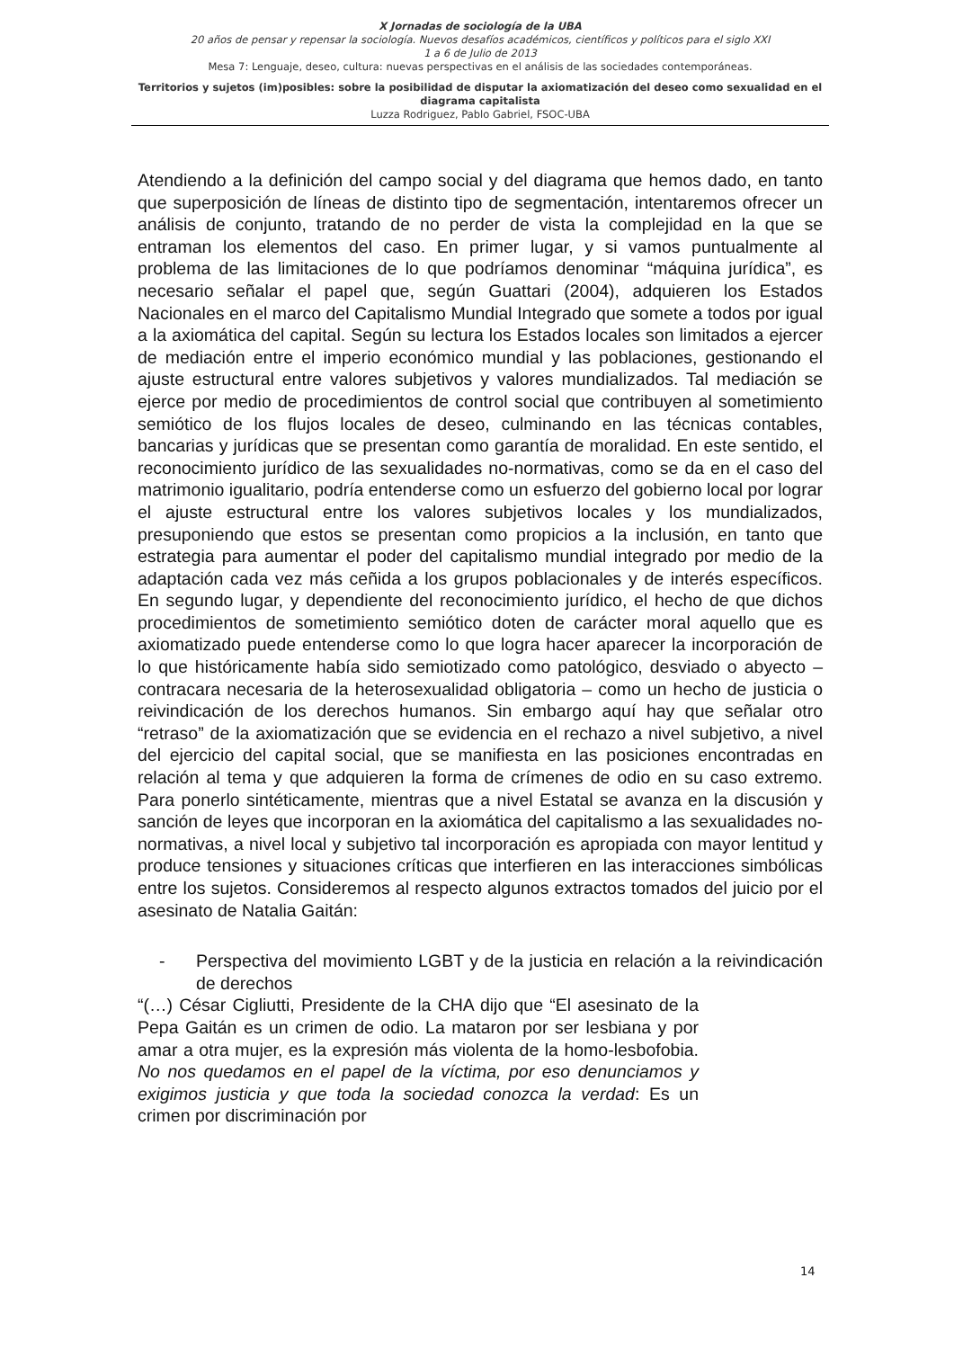X Jornadas de sociología de la UBA
20 años de pensar y repensar la sociología. Nuevos desafíos académicos, científicos y políticos para el siglo XXI
1 a 6 de Julio de 2013
Mesa 7: Lenguaje, deseo, cultura: nuevas perspectivas en el análisis de las sociedades contemporáneas.
Territorios y sujetos (im)posibles: sobre la posibilidad de disputar la axiomatización del deseo como sexualidad en el diagrama capitalista
Luzza Rodriguez, Pablo Gabriel, FSOC-UBA
Atendiendo a la definición del campo social y del diagrama que hemos dado, en tanto que superposición de líneas de distinto tipo de segmentación, intentaremos ofrecer un análisis de conjunto, tratando de no perder de vista la complejidad en la que se entraman los elementos del caso. En primer lugar, y si vamos puntualmente al problema de las limitaciones de lo que podríamos denominar “máquina jurídica”, es necesario señalar el papel que, según Guattari (2004), adquieren los Estados Nacionales en el marco del Capitalismo Mundial Integrado que somete a todos por igual a la axiomática del capital. Según su lectura los Estados locales son limitados a ejercer de mediación entre el imperio económico mundial y las poblaciones, gestionando el ajuste estructural entre valores subjetivos y valores mundializados. Tal mediación se ejerce por medio de procedimientos de control social que contribuyen al sometimiento semiótico de los flujos locales de deseo, culminando en las técnicas contables, bancarias y jurídicas que se presentan como garantía de moralidad. En este sentido, el reconocimiento jurídico de las sexualidades no-normativas, como se da en el caso del matrimonio igualitario, podría entenderse como un esfuerzo del gobierno local por lograr el ajuste estructural entre los valores subjetivos locales y los mundializados, presuponiendo que estos se presentan como propicios a la inclusión, en tanto que estrategia para aumentar el poder del capitalismo mundial integrado por medio de la adaptación cada vez más ceñida a los grupos poblacionales y de interés específicos. En segundo lugar, y dependiente del reconocimiento jurídico, el hecho de que dichos procedimientos de sometimiento semiótico doten de carácter moral aquello que es axiomatizado puede entenderse como lo que logra hacer aparecer la incorporación de lo que históricamente había sido semiotizado como patológico, desviado o abyecto – contracara necesaria de la heterosexualidad obligatoria – como un hecho de justicia o reivindicación de los derechos humanos. Sin embargo aquí hay que señalar otro “retraso” de la axiomatización que se evidencia en el rechazo a nivel subjetivo, a nivel del ejercicio del capital social, que se manifiesta en las posiciones encontradas en relación al tema y que adquieren la forma de crímenes de odio en su caso extremo. Para ponerlo sintéticamente, mientras que a nivel Estatal se avanza en la discusión y sanción de leyes que incorporan en la axiomática del capitalismo a las sexualidades no-normativas, a nivel local y subjetivo tal incorporación es apropiada con mayor lentitud y produce tensiones y situaciones críticas que interfieren en las interacciones simbólicas entre los sujetos. Consideremos al respecto algunos extractos tomados del juicio por el asesinato de Natalia Gaitán:
- Perspectiva del movimiento LGBT y de la justicia en relación a la reivindicación de derechos
“(…) César Cigliutti, Presidente de la CHA dijo que “El asesinato de la Pepa Gaitán es un crimen de odio. La mataron por ser lesbiana y por amar a otra mujer, es la expresión más violenta de la homo-lesbofobia. No nos quedamos en el papel de la víctima, por eso denunciamos y exigimos justicia y que toda la sociedad conozca la verdad: Es un crimen por discriminación por
14